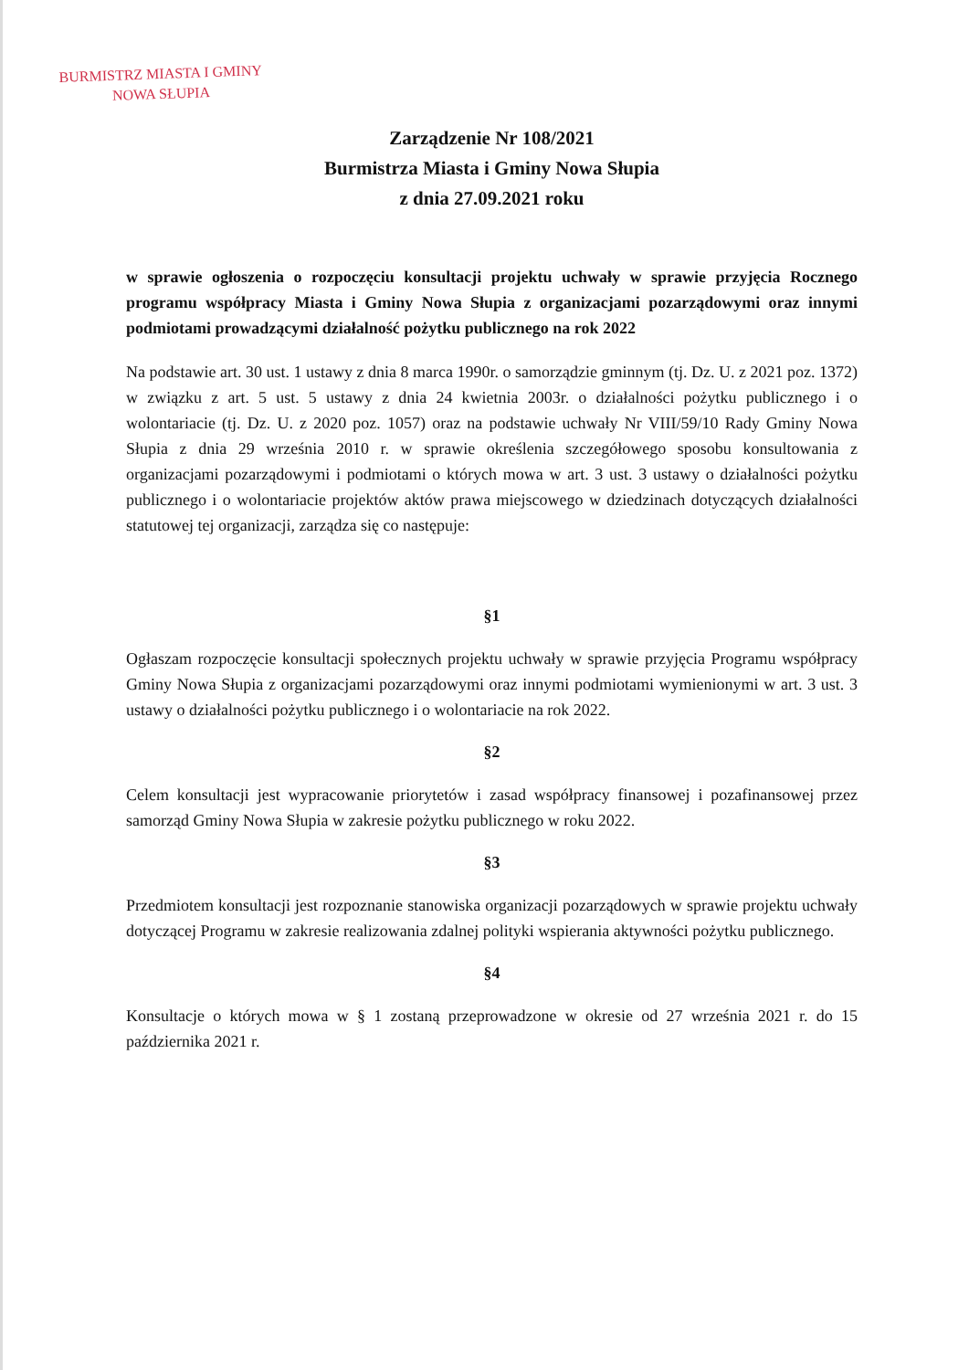BURMISTRZ MIASTA I GMINY
NOWA SŁUPIA
Zarządzenie Nr 108/2021
Burmistrza Miasta i Gminy Nowa Słupia
z dnia 27.09.2021 roku
w sprawie ogłoszenia o rozpoczęciu konsultacji projektu uchwały w sprawie przyjęcia Rocznego programu współpracy Miasta i Gminy Nowa Słupia z organizacjami pozarządowymi oraz innymi podmiotami prowadzącymi działalność pożytku publicznego na rok 2022
Na podstawie art. 30 ust. 1 ustawy z dnia 8 marca 1990r. o samorządzie gminnym (tj. Dz. U. z 2021 poz. 1372) w związku z art. 5 ust. 5 ustawy z dnia 24 kwietnia 2003r. o działalności pożytku publicznego i o wolontariacie (tj. Dz. U. z 2020 poz. 1057) oraz na podstawie uchwały Nr VIII/59/10 Rady Gminy Nowa Słupia z dnia 29 września 2010 r. w sprawie określenia szczegółowego sposobu konsultowania z organizacjami pozarządowymi i podmiotami o których mowa w art. 3 ust. 3 ustawy o działalności pożytku publicznego i o wolontariacie projektów aktów prawa miejscowego w dziedzinach dotyczących działalności statutowej tej organizacji, zarządza się co następuje:
§1
Ogłaszam rozpoczęcie konsultacji społecznych projektu uchwały w sprawie przyjęcia Programu współpracy Gminy Nowa Słupia z organizacjami pozarządowymi oraz innymi podmiotami wymienionymi w art. 3 ust. 3 ustawy o działalności pożytku publicznego i o wolontariacie na rok 2022.
§2
Celem konsultacji jest wypracowanie priorytetów i zasad współpracy finansowej i pozafinansowej przez samorząd Gminy Nowa Słupia w zakresie pożytku publicznego w roku 2022.
§3
Przedmiotem konsultacji jest rozpoznanie stanowiska organizacji pozarządowych w sprawie projektu uchwały dotyczącej Programu w zakresie realizowania zdalnej polityki wspierania aktywności pożytku publicznego.
§4
Konsultacje o których mowa w § 1 zostaną przeprowadzone w okresie od 27 września 2021 r. do 15 października 2021 r.